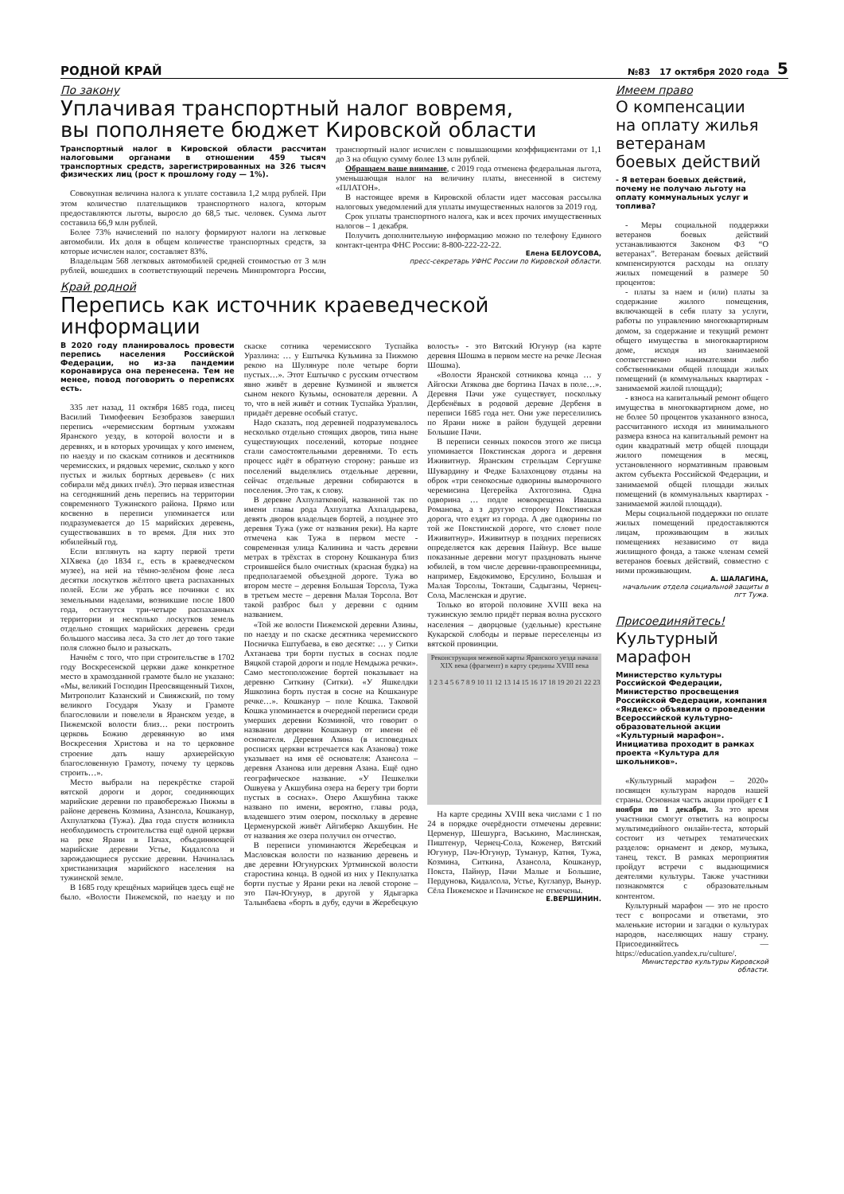РОДНОЙ КРАЙ №83 17 октября 2020 года 5
По закону
Уплачивая транспортный налог вовремя,
вы пополняете бюджет Кировской области
Транспортный налог в Кировской области рассчитан налоговыми органами в отношении 459 тысяч транспортных средств, зарегистрированных на 326 тысяч физических лиц (рост к прошлому году — 1%).
Совокупная величина налога к уплате составила 1,2 млрд рублей. При этом количество плательщиков транспортного налога, которым предоставляются льготы, выросло до 68,5 тыс. человек. Сумма льгот составила 66,9 млн рублей.
Более 73% начислений по налогу формируют налоги на легковые автомобили. Их доля в общем количестве транспортных средств, за которые исчислен налог, составляет 83%.
Владельцам 568 легковых автомобилей средней стоимостью от 3 млн рублей, вошедших в соответствующий перечень Минпромторга России, транспортный налог исчислен с повышающими коэффициентами от 1,1 до 3 на общую сумму более 13 млн рублей.
Обращаем ваше внимание, с 2019 года отменена федеральная льгота, уменьшающая налог на величину платы, внесенной в систему «ПЛАТОН».
В настоящее время в Кировской области идет массовая рассылка налоговых уведомлений для уплаты имущественных налогов за 2019 год.
Срок уплаты транспортного налога, как и всех прочих имущественных налогов – 1 декабря.
Получить дополнительную информацию можно по телефону Единого контакт-центра ФНС России: 8-800-222-22-22.
Елена БЕЛОУСОВА,
пресс-секретарь УФНС России по Кировской области.
Край родной
Перепись как источник краеведческой
информации
В 2020 году планировалось провести перепись населения Российской Федерации, но из-за пандемии коронавируса она перенесена. Тем не менее, повод поговорить о переписях есть.
335 лет назад, 11 октября 1685 года, писец Василий Тимофеевич Безобразов завершил перепись «черемисским бортным ухожаям Яранского уезду, в которой волости и в деревнях, и в которых урочищах у кого именем, по наезду и по скаскам сотников и десятников черемисских, и рядовых черемис, сколько у кого пустых и жилых бортных деревьев» (с них собирали мёд диких пчёл). Это первая известная на сегодняшний день перепись на территории современного Тужинского района. Прямо или косвенно в переписи упоминается или подразумевается до 15 марийских деревень, существовавших в то время. Для них это юбилейный год.
Если взглянуть на карту первой трети XIXвека (до 1834 г., есть в краеведческом музее), на ней на тёмно-зелёном фоне леса десятки лоскутков жёлтого цвета распаханных полей. Если же убрать все починки с их земельными наделами, возникшие после 1800 года, останутся три-четыре распаханных территории и несколько лоскутков земель отдельно стоящих марийских деревень среди большого массива леса. За сто лет до того такие поля сложно было и разыскать.
Начнём с того, что при строительстве в 1702 году Воскресенской церкви даже конкретное место в храмоздан­ной грамоте было не указано: «Мы, великий Господин Преосвященный Тихон, Митрополит Казанский и Свияжский, по тому великого Государя Указу и Грамоте благословили и повелели в Яранском уезде, в Пижемской волости близ… реки построить церковь Божию деревянную во имя Воскресения Христова и на то церковное строение дать нашу архиерейскую благословенную Грамоту, почему ту церковь строить…».
Место выбрали на перекрёстке старой вятской дороги и дорог, соединяющих марийские деревни по правобережью Пижмы в районе деревень Козмина, Азансола, Кошканур, Ахпулаткова (Тужа). Два года спустя возникла необходимость строительства ещё одной церкви на реке Ярани в Пачах, объединяющей марийские деревни Устье, Кидалсола и зарождающиеся русские деревни. Начиналась христианизация марийского населения на тужинской земле.
В 1685 году крещёных марийцев здесь ещё не было. «Волости Пижемской, по наезду и по скаске сотника черемисского Туспайка Уразлина: … у Ештычка Кузьмина за Пижмою рекою на Шулянуре поле четыре борти пустых…». Этот Ештычко с русским отчеством явно живёт в деревне Кузминой и является сыном некого Кузьмы, основателя деревни. А то, что в ней живёт и сотник Туспайка Уразлин, придаёт деревне особый статус.
Надо сказать, под деревней подразумевалось несколько отдельно стоящих дворов, типа ныне существующих поселений, которые позднее стали самостоятельными деревнями. То есть процесс идёт в обратную сторону: раньше из поселений выделялись отдельные деревни, сейчас отдельные деревни собираются в поселения. Это так, к слову.
В деревне Ахпулатковой, названной так по имени главы рода Ахпулатка Ахпалдырева, девять дворов владельцев бортей, а позднее это деревня Тужа (уже от названия реки). На карте отмечена как Тужа в первом месте - современная улица Калинина и часть деревни метрах в трёхстах в сторону Кошканура близ строившейся было очистных (красная будка) на предполагаемой объездной дороге. Тужа во втором месте – деревня Большая Торсола, Тужа в третьем месте – деревня Малая Торсола. Вот такой разброс был у деревни с одним названием.
«Той же волости Пижемской деревни Азины, по наезду и по скаске десятника черемисского Посничка Ештубаева, в ево десятке: … у Ситки Ахтанаева три борти пустых в соснах подле Вяцкой старой дороги и подле Немдыжа речки». Само местоположение бортей показывает на деревню Ситкину (Ситки). «У Яшкелдки Яшкозина борть пустая в сосне на Кошкануре речке…». Кошканур – поле Кошка. Таковой Кошка упоминается в очередной переписи среди умерших деревни Козминой, что говорит о названии деревни Кошканур от имени её основателя. Деревня Азина (в исповедных росписях церкви встречается как Азанова) тоже указывает на имя её основателя: Азансола – деревня Азанова или деревня Азана. Ещё одно географическое название. «У Пешкелки Ошвуева у Акшубина озера на берегу три борти пустых в соснах». Озеро Акшубина также названо по имени, вероятно, главы рода, владевшего этим озером, поскольку в деревне Церменурской живёт Айгиберко Акшубин. Не от названия же озера получил он отчество.
В переписи упоминаются Жеребецкая и Масловская волости по названию деревень и две деревни Югунурских Уртминской волости старостина конца. В одной из них у Пекпулатка борти пустые у Ярани реки на левой стороне – это Пач-Югунур, в другой у Ядыгарка Талынбаева «борть в дубу, едучи в Жеребецкую волость» - это Вятский Югунур (на карте деревня Шошма в первом месте на речке Лесная Шошма).
«Волости Яранской сотникова конца … у Айгоски Атякова две бортина Пачах в поле…». Деревня Пачи уже существует, поскольку Дербенёвых в родовой деревне Дербеня в переписи 1685 года нет. Они уже переселились по Ярани ниже в район будущей деревни Большие Пачи.
В переписи сенных покосов этого же писца упоминается Покстинская дорога и деревня Иживитнур. Яранским стрельцам Сергушке Шувардину и Федке Балахонцову отданы на оброк «три сенокосные одворины выморочного черемисина Цегерейка Ахтогозина. Одна одворина … подле новокрещена Ивашка Романова, а з другую сторону Покстинская дорога, что ездят из города. А две одворины по той же Покстинской дороге, что словет поле Иживитнур». Иживитнур в поздних переписях определяется как деревня Пайнур. Все выше показанные деревни могут праздновать нынче юбилей, в том числе деревни-правопреемницы, например, Евдокимово, Ерсулино, Большая и Малая Торсолы, Токташи, Садыганы, Чернец-Сола, Масленская и другие.
Только во второй половине XVIII века на тужинскую землю придёт первая волна русского населения – дворцовые (удельные) крестьяне Кукарской слободы и первые переселенцы из вятской провинции.
Реконструкция межевой карты Яранского уезда начала XIX века (фрагмент) в карту средины XVIII века
1 2 3 4 5 6 7 8 9 10 11 12 13 14 15 16 17 18 19 20 21 22 23
На карте средины XVIII века числами с 1 по 24 в порядке очерёдности отмечены деревни: Церменур, Шешурга, Васькино, Маслинская, Пиштенур, Чернец-Сола, Коженер, Вятский Югунур, Пач-Югунур, Туманур, Катня, Тужа, Козмина, Ситкина, Азансола, Кошканур, Покста, Пайнур, Пачи Малые и Большие, Пердунова, Кидалсола, Устье, Куглanур, Вынур. Сёла Пижемское и Пачинское не отмечены.
Е.ВЕРШИНИН.
Имеем право
О компенсации на оплату жилья ветеранам боевых действий
- Я ветеран боевых действий, почему не получаю льготу на оплату коммунальных услуг и топлива?
- Меры социальной поддержки ветеранов боевых действий устанавливаются Законом ФЗ “О ветеранах”. Ветеранам боевых действий компенсируются расходы на оплату жилых помещений в размере 50 процентов:
- платы за наем и (или) платы за содержание жилого помещения, включающей в себя плату за услуги, работы по управлению многоквартирным домом, за содержание и текущий ремонт общего имущества в многоквартирном доме, исходя из занимаемой соответственно нанимателями либо собственниками общей площади жилых помещений (в коммунальных квартирах - занимаемой жилой площади);
- взноса на капитальный ремонт общего имущества в многоквартирном доме, но не более 50 процентов указанного взноса, рассчитанного исходя из минимального размера взноса на капитальный ремонт на один квадратный метр общей площади жилого помещения в месяц, установленного нормативным правовым актом субъекта Российской Федерации, и занимаемой общей площади жилых помещений (в коммунальных квартирах - занимаемой жилой площади).
Меры социальной поддержки по оплате жилых помещений предоставляются лицам, проживающим в жилых помещениях независимо от вида жилищного фонда, а также членам семей ветеранов боевых действий, совместно с ними проживающим.
А. ШАЛАГИНА,
начальник отдела социальной защиты в пгт Тужа.
Присоединяйтесь!
Культурный марафон
Министерство культуры Российской Федерации, Министерство просвещения Российской Федерации, компания «Яндекс» объявили о проведении Всероссийской культурно-образовательной акции «Культурный марафон». Инициатива проходит в рамках проекта «Культура для школьников».
«Культурный марафон – 2020» посвящен культурам народов нашей страны. Основная часть акции пройдет с 1 ноября по 1 декабря. За это время участники смогут ответить на вопросы мультимедийного онлайн-теста, который состоит из четырех тематических разделов: орнамент и декор, музыка, танец, текст. В рамках мероприятия пройдут встречи с выдающимися деятелями культуры. Также участники познакомятся с образовательным контентом.
Культурный марафон — это не просто тест с вопросами и ответами, это маленькие истории и загадки о культурах народов, населяющих нашу страну. Присоединяйтесь — https://education.yandex.ru/culture/.
Министерство культуры Кировской области.